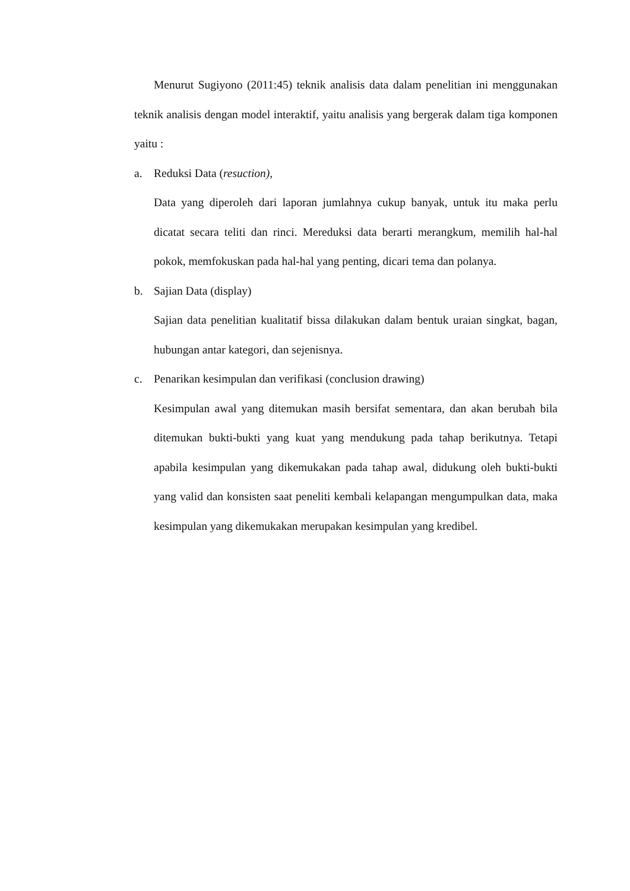Menurut Sugiyono (2011:45) teknik analisis data dalam penelitian ini menggunakan teknik analisis dengan model interaktif, yaitu analisis yang bergerak dalam tiga komponen yaitu :
a. Reduksi Data (resuction),
Data yang diperoleh dari laporan jumlahnya cukup banyak, untuk itu maka perlu dicatat secara teliti dan rinci. Mereduksi data berarti merangkum, memilih hal-hal pokok, memfokuskan pada hal-hal yang penting, dicari tema dan polanya.
b. Sajian Data (display)
Sajian data penelitian kualitatif bissa dilakukan dalam bentuk uraian singkat, bagan, hubungan antar kategori, dan sejenisnya.
c. Penarikan kesimpulan dan verifikasi (conclusion drawing)
Kesimpulan awal yang ditemukan masih bersifat sementara, dan akan berubah bila ditemukan bukti-bukti yang kuat yang mendukung pada tahap berikutnya. Tetapi apabila kesimpulan yang dikemukakan pada tahap awal, didukung oleh bukti-bukti yang valid dan konsisten saat peneliti kembali kelapangan mengumpulkan data, maka kesimpulan yang dikemukakan merupakan kesimpulan yang kredibel.